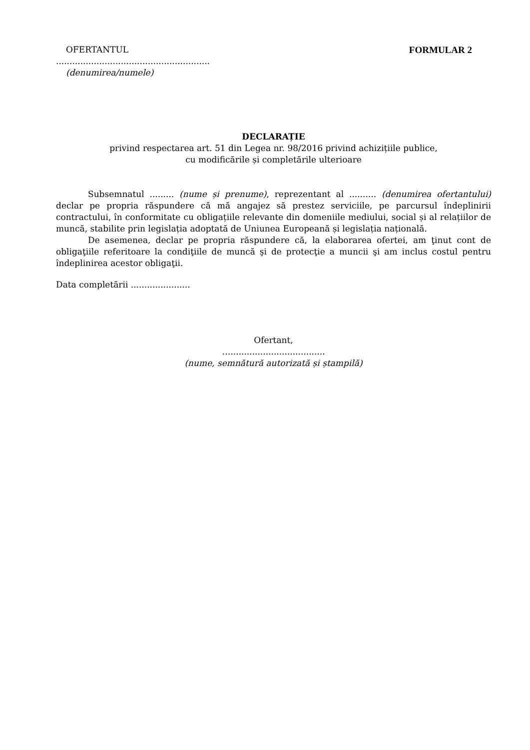OFERTANTUL FORMULAR 2
.........................................................
(denumirea/numele)
DECLARAȚIE
privind respectarea art. 51 din Legea nr. 98/2016 privind achizițiile publice,
cu modificările și completările ulterioare
Subsemnatul ......... (nume și prenume), reprezentant al .......... (denumirea ofertantului) declar pe propria răspundere că mă angajez să prestez serviciile, pe parcursul îndeplinirii contractului, în conformitate cu obligațiile relevante din domeniile mediului, social și al relațiilor de muncă, stabilite prin legislația adoptată de Uniunea Europeană și legislația națională.
De asemenea, declar pe propria răspundere că, la elaborarea ofertei, am ţinut cont de obligaţiile referitoare la condiţiile de muncă şi de protecţie a muncii şi am inclus costul pentru îndeplinirea acestor obligaţii.
Data completării ......................
Ofertant,
…...................................
(nume, semnătură autorizată și ștampilă)